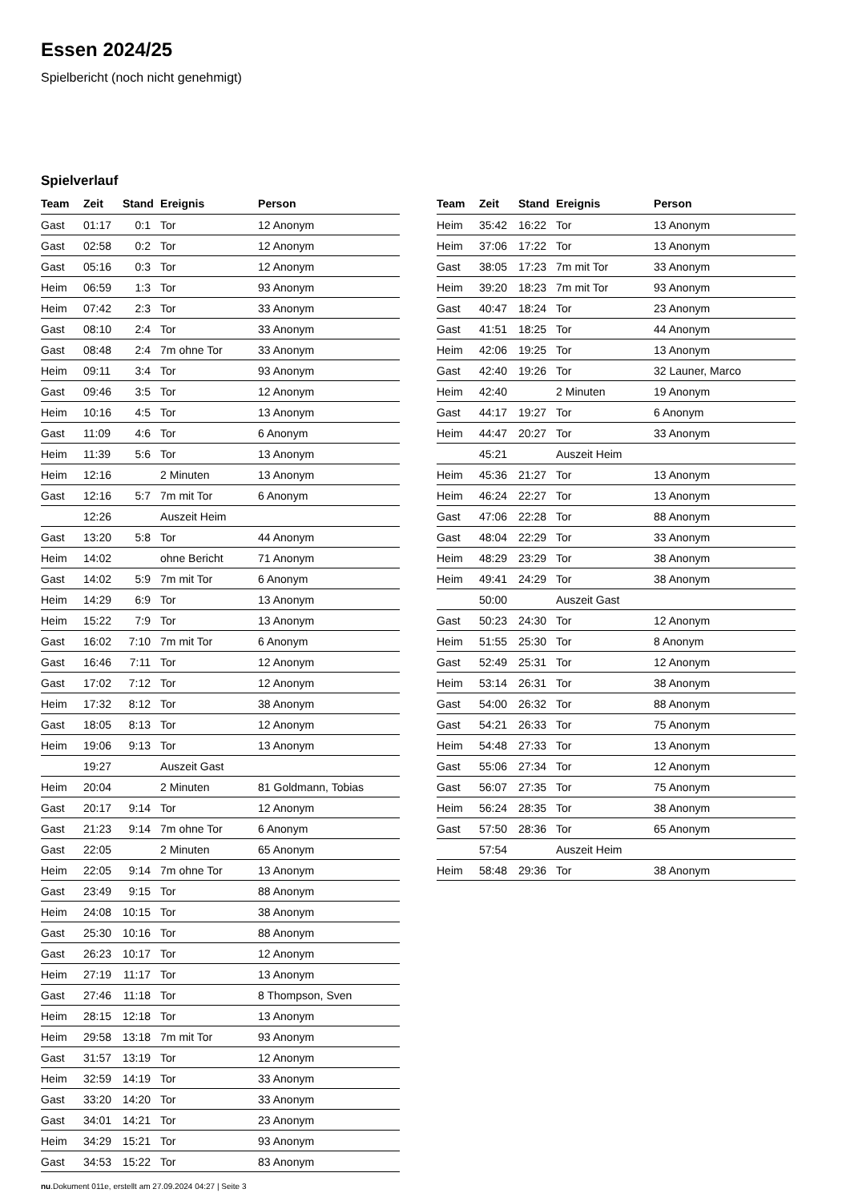Essen 2024/25
Spielbericht (noch nicht genehmigt)
Spielverlauf
| Team | Zeit | Stand | Ereignis | Person |
| --- | --- | --- | --- | --- |
| Gast | 01:17 | 0:1 | Tor | 12 Anonym |
| Gast | 02:58 | 0:2 | Tor | 12 Anonym |
| Gast | 05:16 | 0:3 | Tor | 12 Anonym |
| Heim | 06:59 | 1:3 | Tor | 93 Anonym |
| Heim | 07:42 | 2:3 | Tor | 33 Anonym |
| Gast | 08:10 | 2:4 | Tor | 33 Anonym |
| Gast | 08:48 | 2:4 | 7m ohne Tor | 33 Anonym |
| Heim | 09:11 | 3:4 | Tor | 93 Anonym |
| Gast | 09:46 | 3:5 | Tor | 12 Anonym |
| Heim | 10:16 | 4:5 | Tor | 13 Anonym |
| Gast | 11:09 | 4:6 | Tor | 6 Anonym |
| Heim | 11:39 | 5:6 | Tor | 13 Anonym |
| Heim | 12:16 | | 2 Minuten | 13 Anonym |
| Gast | 12:16 | 5:7 | 7m mit Tor | 6 Anonym |
| | 12:26 | | Auszeit Heim | |
| Gast | 13:20 | 5:8 | Tor | 44 Anonym |
| Heim | 14:02 | | ohne Bericht | 71 Anonym |
| Gast | 14:02 | 5:9 | 7m mit Tor | 6 Anonym |
| Heim | 14:29 | 6:9 | Tor | 13 Anonym |
| Heim | 15:22 | 7:9 | Tor | 13 Anonym |
| Gast | 16:02 | 7:10 | 7m mit Tor | 6 Anonym |
| Gast | 16:46 | 7:11 | Tor | 12 Anonym |
| Gast | 17:02 | 7:12 | Tor | 12 Anonym |
| Heim | 17:32 | 8:12 | Tor | 38 Anonym |
| Gast | 18:05 | 8:13 | Tor | 12 Anonym |
| Heim | 19:06 | 9:13 | Tor | 13 Anonym |
| | 19:27 | | Auszeit Gast | |
| Heim | 20:04 | | 2 Minuten | 81 Goldmann, Tobias |
| Gast | 20:17 | 9:14 | Tor | 12 Anonym |
| Gast | 21:23 | 9:14 | 7m ohne Tor | 6 Anonym |
| Gast | 22:05 | | 2 Minuten | 65 Anonym |
| Heim | 22:05 | 9:14 | 7m ohne Tor | 13 Anonym |
| Gast | 23:49 | 9:15 | Tor | 88 Anonym |
| Heim | 24:08 | 10:15 | Tor | 38 Anonym |
| Gast | 25:30 | 10:16 | Tor | 88 Anonym |
| Gast | 26:23 | 10:17 | Tor | 12 Anonym |
| Heim | 27:19 | 11:17 | Tor | 13 Anonym |
| Gast | 27:46 | 11:18 | Tor | 8 Thompson, Sven |
| Heim | 28:15 | 12:18 | Tor | 13 Anonym |
| Heim | 29:58 | 13:18 | 7m mit Tor | 93 Anonym |
| Gast | 31:57 | 13:19 | Tor | 12 Anonym |
| Heim | 32:59 | 14:19 | Tor | 33 Anonym |
| Gast | 33:20 | 14:20 | Tor | 33 Anonym |
| Gast | 34:01 | 14:21 | Tor | 23 Anonym |
| Heim | 34:29 | 15:21 | Tor | 93 Anonym |
| Gast | 34:53 | 15:22 | Tor | 83 Anonym |
| Team | Zeit | Stand | Ereignis | Person |
| --- | --- | --- | --- | --- |
| Heim | 35:42 | 16:22 | Tor | 13 Anonym |
| Heim | 37:06 | 17:22 | Tor | 13 Anonym |
| Gast | 38:05 | 17:23 | 7m mit Tor | 33 Anonym |
| Heim | 39:20 | 18:23 | 7m mit Tor | 93 Anonym |
| Gast | 40:47 | 18:24 | Tor | 23 Anonym |
| Gast | 41:51 | 18:25 | Tor | 44 Anonym |
| Heim | 42:06 | 19:25 | Tor | 13 Anonym |
| Gast | 42:40 | 19:26 | Tor | 32 Launer, Marco |
| Heim | 42:40 | | 2 Minuten | 19 Anonym |
| Gast | 44:17 | 19:27 | Tor | 6 Anonym |
| Heim | 44:47 | 20:27 | Tor | 33 Anonym |
| | 45:21 | | Auszeit Heim | |
| Heim | 45:36 | 21:27 | Tor | 13 Anonym |
| Heim | 46:24 | 22:27 | Tor | 13 Anonym |
| Gast | 47:06 | 22:28 | Tor | 88 Anonym |
| Gast | 48:04 | 22:29 | Tor | 33 Anonym |
| Heim | 48:29 | 23:29 | Tor | 38 Anonym |
| Heim | 49:41 | 24:29 | Tor | 38 Anonym |
| | 50:00 | | Auszeit Gast | |
| Gast | 50:23 | 24:30 | Tor | 12 Anonym |
| Heim | 51:55 | 25:30 | Tor | 8 Anonym |
| Gast | 52:49 | 25:31 | Tor | 12 Anonym |
| Heim | 53:14 | 26:31 | Tor | 38 Anonym |
| Gast | 54:00 | 26:32 | Tor | 88 Anonym |
| Gast | 54:21 | 26:33 | Tor | 75 Anonym |
| Heim | 54:48 | 27:33 | Tor | 13 Anonym |
| Gast | 55:06 | 27:34 | Tor | 12 Anonym |
| Gast | 56:07 | 27:35 | Tor | 75 Anonym |
| Heim | 56:24 | 28:35 | Tor | 38 Anonym |
| Gast | 57:50 | 28:36 | Tor | 65 Anonym |
| | 57:54 | | Auszeit Heim | |
| Heim | 58:48 | 29:36 | Tor | 38 Anonym |
nu.Dokument 011e, erstellt am 27.09.2024 04:27 | Seite 3